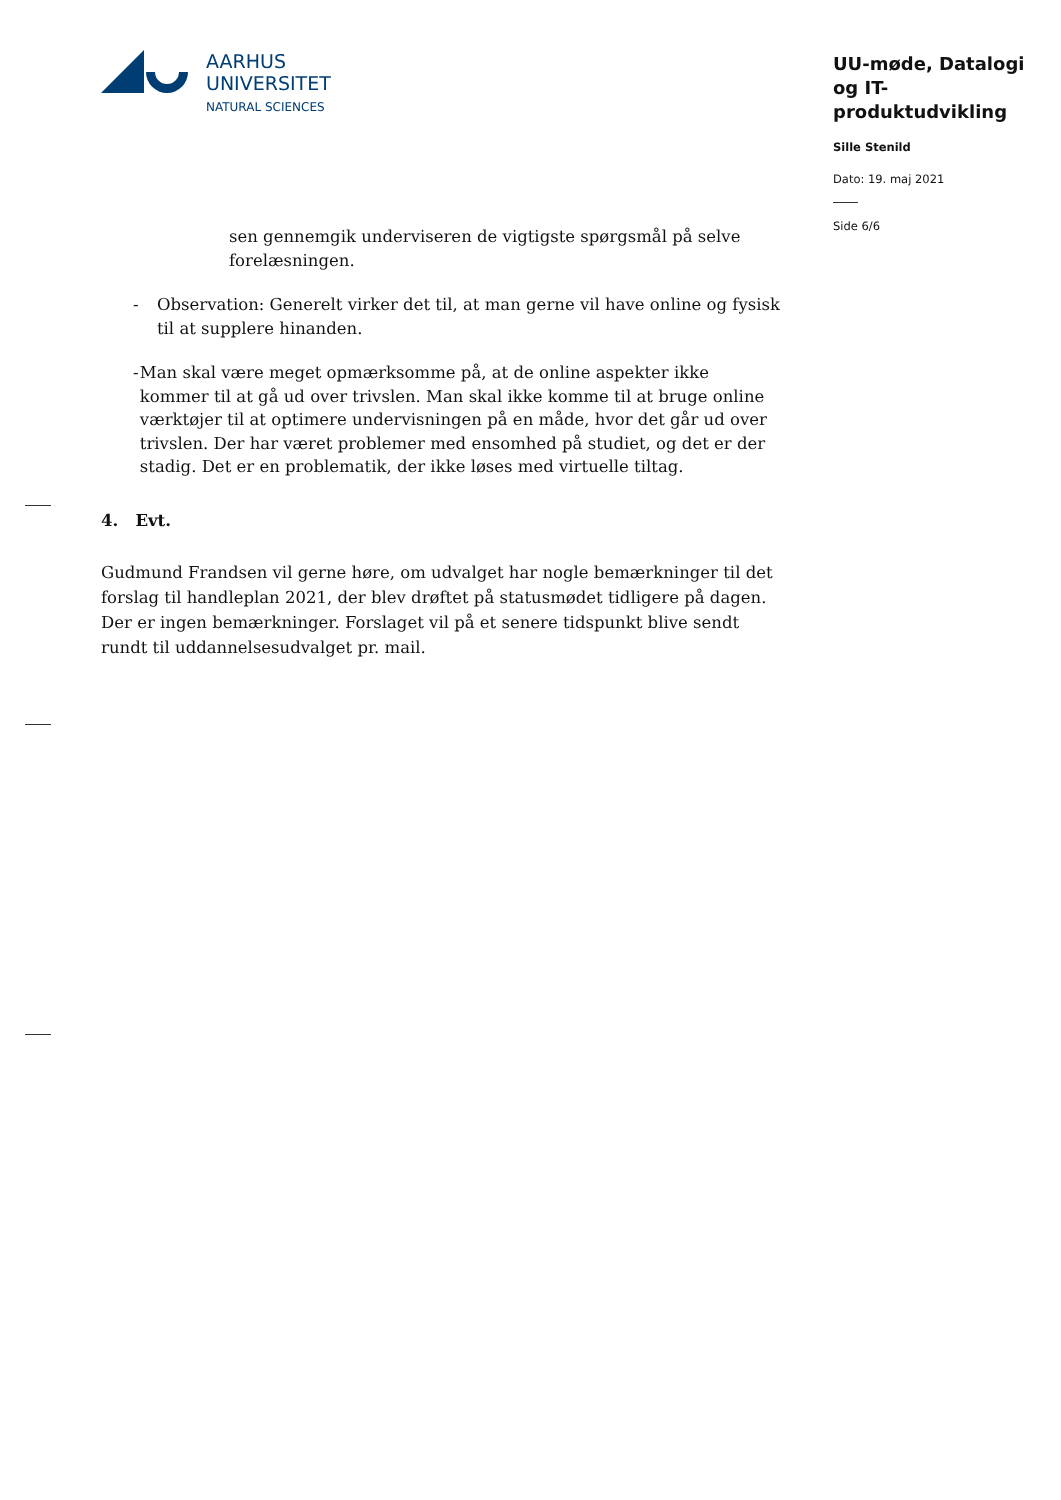AARHUS
UNIVERSITET
NATURAL SCIENCES
UU-møde, Datalogi og IT-produktudvikling
Sille Stenild
Dato: 19. maj 2021
Side 6/6
sen gennemgik underviseren de vigtigste spørgsmål på selve forelæsningen.
- Observation: Generelt virker det til, at man gerne vil have online og fysisk til at supplere hinanden.
- Man skal være meget opmærksomme på, at de online aspekter ikke kommer til at gå ud over trivslen. Man skal ikke komme til at bruge online værktøjer til at optimere undervisningen på en måde, hvor det går ud over trivslen. Der har været problemer med ensomhed på studiet, og det er der stadig. Det er en problematik, der ikke løses med virtuelle tiltag.
4. Evt.
Gudmund Frandsen vil gerne høre, om udvalget har nogle bemærkninger til det forslag til handleplan 2021, der blev drøftet på statusmødet tidligere på dagen. Der er ingen bemærkninger. Forslaget vil på et senere tidspunkt blive sendt rundt til uddannelsesudvalget pr. mail.